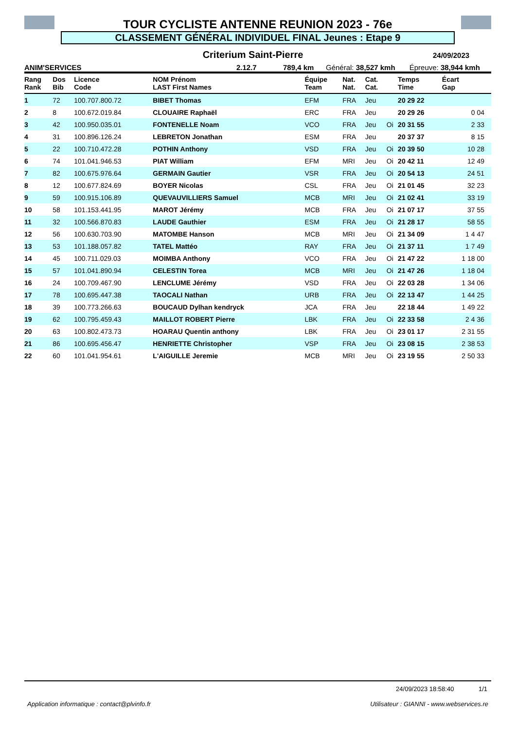TOUR CYCLISTE ANTENNE REUNION 2023 - 76e
CLASSEMENT GÉNÉRAL INDIVIDUEL FINAL Jeunes : Etape 9
Criterium Saint-Pierre 24/09/2023
ANIM'SERVICES 2.12.7 789,4 km Général: 38,527 kmh Épreuve: 38,944 kmh
| Rang Rank | Dos Bib | Licence Code | NOM Prénom LAST First Names | Équipe Team | Nat. Nat. | Cat. Cat. | | Temps Time | Écart Gap |
| --- | --- | --- | --- | --- | --- | --- | --- | --- | --- |
| 1 | 72 | 100.707.800.72 | BIBET Thomas | EFM | FRA | Jeu | | 20 29 22 | |
| 2 | 8 | 100.672.019.84 | CLOUAIRE Raphaël | ERC | FRA | Jeu | | 20 29 26 | 0 04 |
| 3 | 42 | 100.950.035.01 | FONTENELLE Noam | VCO | FRA | Jeu | Oi | 20 31 55 | 2 33 |
| 4 | 31 | 100.896.126.24 | LEBRETON Jonathan | ESM | FRA | Jeu | | 20 37 37 | 8 15 |
| 5 | 22 | 100.710.472.28 | POTHIN Anthony | VSD | FRA | Jeu | Oi | 20 39 50 | 10 28 |
| 6 | 74 | 101.041.946.53 | PIAT William | EFM | MRI | Jeu | Oi | 20 42 11 | 12 49 |
| 7 | 82 | 100.675.976.64 | GERMAIN Gautier | VSR | FRA | Jeu | Oi | 20 54 13 | 24 51 |
| 8 | 12 | 100.677.824.69 | BOYER Nicolas | CSL | FRA | Jeu | Oi | 21 01 45 | 32 23 |
| 9 | 59 | 100.915.106.89 | QUEVAUVILLIERS Samuel | MCB | MRI | Jeu | Oi | 21 02 41 | 33 19 |
| 10 | 58 | 101.153.441.95 | MAROT Jérémy | MCB | FRA | Jeu | Oi | 21 07 17 | 37 55 |
| 11 | 32 | 100.566.870.83 | LAUDE Gauthier | ESM | FRA | Jeu | Oi | 21 28 17 | 58 55 |
| 12 | 56 | 100.630.703.90 | MATOMBE Hanson | MCB | MRI | Jeu | Oi | 21 34 09 | 1 4 47 |
| 13 | 53 | 101.188.057.82 | TATEL Mattéo | RAY | FRA | Jeu | Oi | 21 37 11 | 1 7 49 |
| 14 | 45 | 100.711.029.03 | MOIMBA Anthony | VCO | FRA | Jeu | Oi | 21 47 22 | 1 18 00 |
| 15 | 57 | 101.041.890.94 | CELESTIN Torea | MCB | MRI | Jeu | Oi | 21 47 26 | 1 18 04 |
| 16 | 24 | 100.709.467.90 | LENCLUME Jérémy | VSD | FRA | Jeu | Oi | 22 03 28 | 1 34 06 |
| 17 | 78 | 100.695.447.38 | TAOCALI Nathan | URB | FRA | Jeu | Oi | 22 13 47 | 1 44 25 |
| 18 | 39 | 100.773.266.63 | BOUCAUD Dylhan kendryck | JCA | FRA | Jeu | | 22 18 44 | 1 49 22 |
| 19 | 62 | 100.795.459.43 | MAILLOT ROBERT Pierre | LBK | FRA | Jeu | Oi | 22 33 58 | 2 4 36 |
| 20 | 63 | 100.802.473.73 | HOARAU Quentin anthony | LBK | FRA | Jeu | Oi | 23 01 17 | 2 31 55 |
| 21 | 86 | 100.695.456.47 | HENRIETTE Christopher | VSP | FRA | Jeu | Oi | 23 08 15 | 2 38 53 |
| 22 | 60 | 101.041.954.61 | L'AIGUILLE Jeremie | MCB | MRI | Jeu | Oi | 23 19 55 | 2 50 33 |
24/09/2023 18:58:40 1/1
Application informatique : contact@plvinfo.fr Utilisateur : GIANNI - www.webservices.re